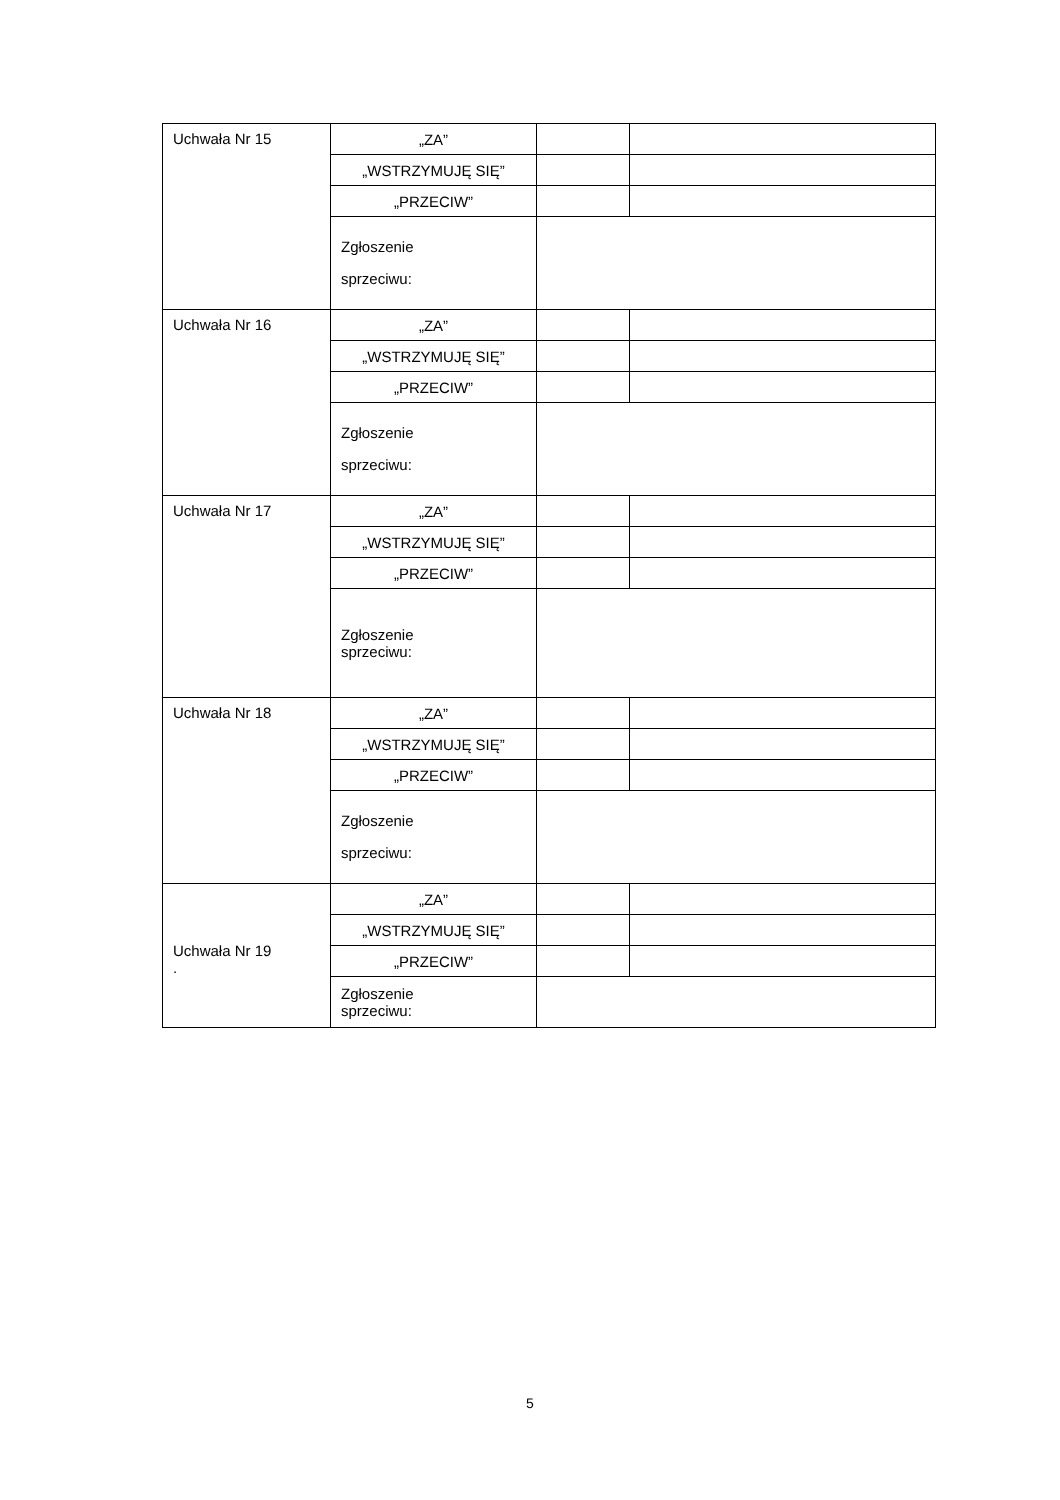| Uchwała Nr 15 | „ZA” | | |
| | „WSTRZYMUJĘ SIĘ” | | |
| | „PRZECIW” | | |
| | Zgłoszenie sprzeciwu: | | |
| Uchwała Nr 16 | „ZA” | | |
| | „WSTRZYMUJĘ SIĘ” | | |
| | „PRZECIW” | | |
| | Zgłoszenie sprzeciwu: | | |
| Uchwała Nr 17 | „ZA” | | |
| | „WSTRZYMUJĘ SIĘ” | | |
| | „PRZECIW” | | |
| | Zgłoszenie sprzeciwu: | | |
| Uchwała Nr 18 | „ZA” | | |
| | „WSTRZYMUJĘ SIĘ” | | |
| | „PRZECIW” | | |
| | Zgłoszenie sprzeciwu: | | |
| Uchwała Nr 19 . | „ZA” | | |
| | „WSTRZYMUJĘ SIĘ” | | |
| | „PRZECIW” | | |
| | Zgłoszenie sprzeciwu: | | |
5